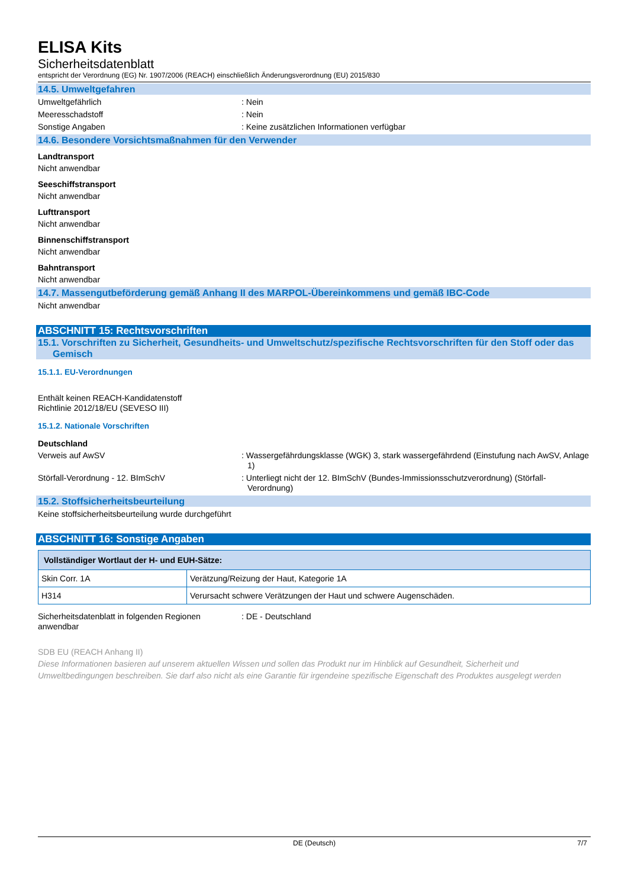ELISA Kits
Sicherheitsdatenblatt
entspricht der Verordnung (EG) Nr. 1907/2006 (REACH) einschließlich Änderungsverordnung (EU) 2015/830
14.5. Umweltgefahren
Umweltgefährlich : Nein
Meeresschadstoff : Nein
Sonstige Angaben : Keine zusätzlichen Informationen verfügbar
14.6. Besondere Vorsichtsmaßnahmen für den Verwender
Landtransport
Nicht anwendbar
Seeschiffstransport
Nicht anwendbar
Lufttransport
Nicht anwendbar
Binnenschiffstransport
Nicht anwendbar
Bahntransport
Nicht anwendbar
14.7. Massengutbeförderung gemäß Anhang II des MARPOL-Übereinkommens und gemäß IBC-Code
Nicht anwendbar
ABSCHNITT 15: Rechtsvorschriften
15.1. Vorschriften zu Sicherheit, Gesundheits- und Umweltschutz/spezifische Rechtsvorschriften für den Stoff oder das Gemisch
15.1.1. EU-Verordnungen
Enthält keinen REACH-Kandidatenstoff
Richtlinie 2012/18/EU (SEVESO III)
15.1.2. Nationale Vorschriften
Deutschland
Verweis auf AwSV : Wassergefährdungsklasse (WGK) 3, stark wassergefährdend (Einstufung nach AwSV, Anlage 1)
Störfall-Verordnung - 12. BImSchV : Unterliegt nicht der 12. BImSchV (Bundes-Immissionsschutzverordnung) (Störfall-Verordnung)
15.2. Stoffsicherheitsbeurteilung
Keine stoffsicherheitsbeurteilung wurde durchgeführt
ABSCHNITT 16: Sonstige Angaben
| Vollständiger Wortlaut der H- und EUH-Sätze: | |
| --- | --- |
| Skin Corr. 1A | Verätzung/Reizung der Haut, Kategorie 1A |
| H314 | Verursacht schwere Verätzungen der Haut und schwere Augenschäden. |
Sicherheitsdatenblatt in folgenden Regionen anwendbar
: DE - Deutschland
SDB EU (REACH Anhang II)
Diese Informationen basieren auf unserem aktuellen Wissen und sollen das Produkt nur im Hinblick auf Gesundheit, Sicherheit und Umweltbedingungen beschreiben. Sie darf also nicht als eine Garantie für irgendeine spezifische Eigenschaft des Produktes ausgelegt werden
DE (Deutsch) 7/7